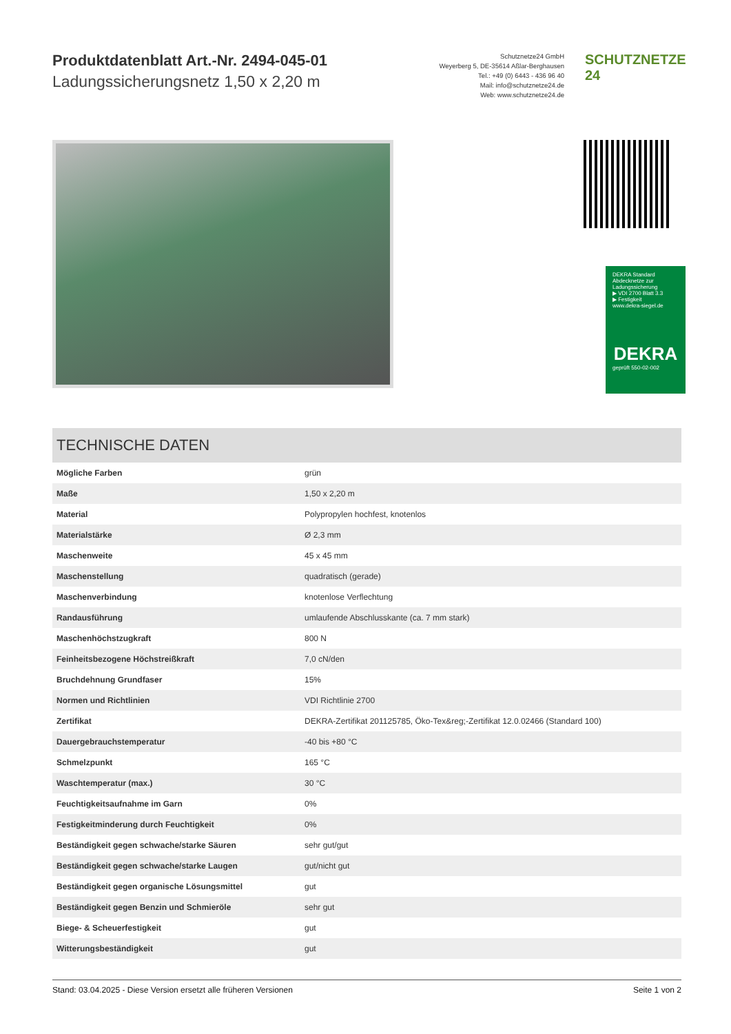Produktdatenblatt Art.-Nr. 2494-045-01
Ladungssicherungsnetz 1,50 x 2,20 m
Schutznetze24 GmbH
Weyerberg 5, DE-35614 Aßlar-Berghausen
Tel.: +49 (0) 6443 - 436 96 40
Mail: info@schutznetze24.de
Web: www.schutznetze24.de
SCHUTZNETZE 24
DEKRA Standard
Abdecknetze zur Ladungssicherung
▶ VDI 2700 Blatt 3.3
▶ Festigkeit
www.dekra-siegel.de
DEKRA
geprüft 550-02-002
TECHNISCHE DATEN
| Mögliche Farben | grün |
| Maße | 1,50 x 2,20 m |
| Material | Polypropylen hochfest, knotenlos |
| Materialstärke | Ø 2,3 mm |
| Maschenweite | 45 x 45 mm |
| Maschenstellung | quadratisch (gerade) |
| Maschenverbindung | knotenlose Verflechtung |
| Randausführung | umlaufende Abschlusskante (ca. 7 mm stark) |
| Maschenhöchstzugkraft | 800 N |
| Feinheitsbezogene Höchstreißkraft | 7,0 cN/den |
| Bruchdehnung Grundfaser | 15% |
| Normen und Richtlinien | VDI Richtlinie 2700 |
| Zertifikat | DEKRA-Zertifikat 201125785, Öko-Tex&reg;-Zertifikat 12.0.02466 (Standard 100) |
| Dauergebrauchstemperatur | -40 bis +80 °C |
| Schmelzpunkt | 165 °C |
| Waschtemperatur (max.) | 30 °C |
| Feuchtigkeitsaufnahme im Garn | 0% |
| Festigkeitminderung durch Feuchtigkeit | 0% |
| Beständigkeit gegen schwache/starke Säuren | sehr gut/gut |
| Beständigkeit gegen schwache/starke Laugen | gut/nicht gut |
| Beständigkeit gegen organische Lösungsmittel | gut |
| Beständigkeit gegen Benzin und Schmieröle | sehr gut |
| Biege- & Scheuerfestigkeit | gut |
| Witterungsbeständigkeit | gut |
Stand: 03.04.2025 - Diese Version ersetzt alle früheren Versionen Seite 1 von 2